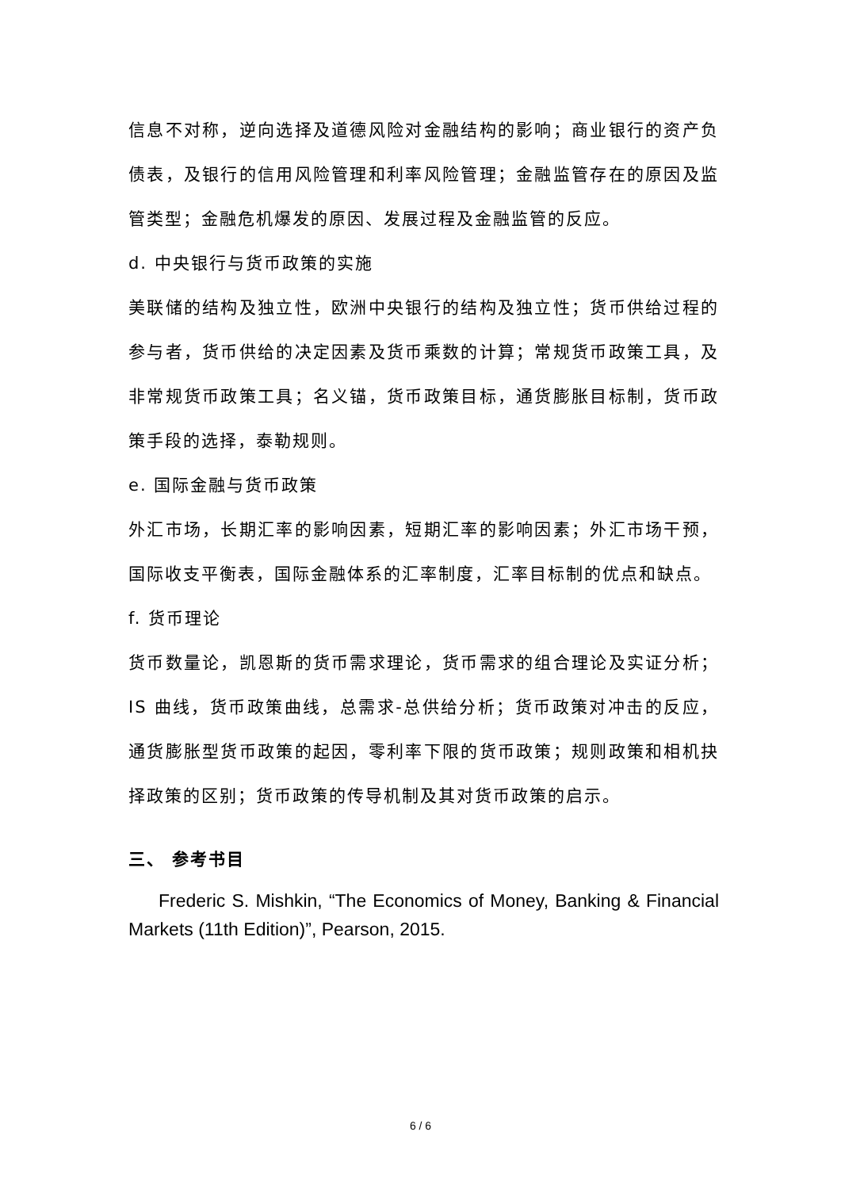信息不对称，逆向选择及道德风险对金融结构的影响；商业银行的资产负债表，及银行的信用风险管理和利率风险管理；金融监管存在的原因及监管类型；金融危机爆发的原因、发展过程及金融监管的反应。
d. 中央银行与货币政策的实施
美联储的结构及独立性，欧洲中央银行的结构及独立性；货币供给过程的参与者，货币供给的决定因素及货币乘数的计算；常规货币政策工具，及非常规货币政策工具；名义锚，货币政策目标，通货膨胀目标制，货币政策手段的选择，泰勒规则。
e. 国际金融与货币政策
外汇市场，长期汇率的影响因素，短期汇率的影响因素；外汇市场干预，国际收支平衡表，国际金融体系的汇率制度，汇率目标制的优点和缺点。
f. 货币理论
货币数量论，凯恩斯的货币需求理论，货币需求的组合理论及实证分析；IS 曲线，货币政策曲线，总需求-总供给分析；货币政策对冲击的反应，通货膨胀型货币政策的起因，零利率下限的货币政策；规则政策和相机抉择政策的区别；货币政策的传导机制及其对货币政策的启示。
三、 参考书目
Frederic S. Mishkin, “The Economics of Money, Banking & Financial Markets (11th Edition)”, Pearson, 2015.
6 / 6